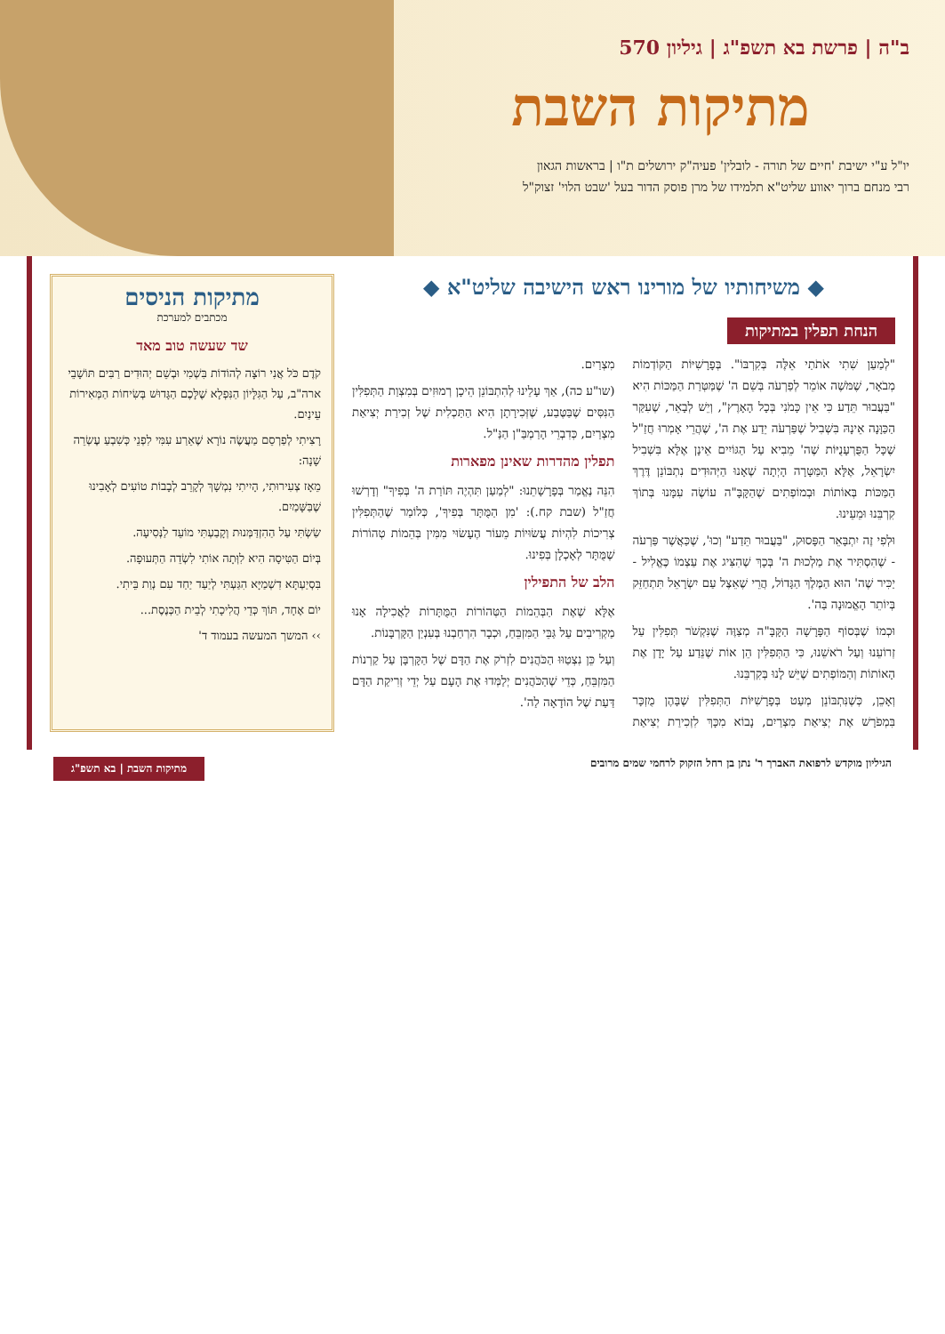ב"ה | פרשת בא תשפ"ג | גיליון 570
מתיקות השבת
יו"ל ע"י ישיבת 'חיים של תורה - לובלין' פעיה"ק ירושלים ת"ו | בראשות הגאון
רבי מנחם ברוך יאווע שליט"א תלמידו של מרן פוסק הדור בעל 'שבט הלוי' זצוק"ל
◆ משיחותיו של מורינו ראש הישיבה שליט"א ◆
הנחת תפלין במתיקות
"לְמַעַן שִׁתִי אֹתֹתַי אֵלֶּה בְּקִרְבּוֹ". בְּפָרָשִׁיּוֹת הַקּוֹדְמוֹת מְבֹאָר, שֶׁמֹּשֶׁה אוֹמֵר לְפַרְעֹה בְּשֵׁם ה' שֶׁמַּטְּרַת הַמַּכּוֹת הִיא "בַּעֲבוּר תֵּדַע כִּי אֵין כָּמֹנִי בְּכָל הָאָרֶץ", וְיֵשׁ לְבָאֵר, שֶׁעִקַּר הַכַּוָּנָה אֵינָהּ בִּשְׁבִיל שֶׁפַּרְעֹה יֵדַע אֶת ה', שֶׁהֲרֵי אָמְרוּ חֲזַ"ל שֶׁכָּל הַפֻּרְעָנֻיּוֹת שֶׁה' מֵבִיא עַל הַגּוֹיִים אֵינָן אֶלָּא בִּשְׁבִיל יִשְׂרָאֵל, אֶלָּא הַמַּטָּרָה הָיְתָה שֶׁאָנוּ הַיְּהוּדִים נִתְבּוֹנֵן דֶּרֶךְ הַמַּכּוֹת בְּאוֹתוֹת וּבְמוֹפְתִים שֶׁהַקָּבָּ"ה עוֹשֶׂה עִמָּנוּ בְּתוֹךְ קִרְבֵּנוּ וּמֵעֵינוּ.
וּלְפִי זֶה יִתְבָּאֵר הַפָּסוּק, "בַּעֲבוּר תֵּדַע" וְכוּ', שֶׁכַּאֲשֶׁר פַּרְעֹה - שֶׁהִסְתִּיר אֶת מַלְכוּת ה' בְּכָךְ שֶׁהִצִּיג אֶת עַצְמוֹ כֶּאֱלִיל - יַכִּיר שֶׁה' הוּא הַמֶּלֶךְ הַגָּדוֹל, הֲרֵי שֶׁאֵצֶל עַם יִשְׂרָאֵל תִּתְחַזֵּק בְּיוֹתֵר הָאֱמוּנָה בַּה'.
וּכְמוֹ שֶׁבְּסוֹף הַפָּרָשָׁה הַקָּבָּ"ה מְצַוֶּה שֶׁנִּקְשֹׁר תְּפִלִּין עַל זְרוֹעֵנוּ וְעַל רֹאשֵׁנוּ, כִּי הַתְּפִלִּין הֵן אוֹת שֶׁנֵּדַע עַל יָדָן אֶת הָאוֹתוֹת וְהַמּוֹפְתִים שֶׁיֵּשׁ לָנוּ בְּקִרְבֵּנוּ.
וְאָכֵן, כְּשֶׁנִּתְבּוֹנֵן מְעַט בְּפָרָשִׁיּוֹת הַתְּפִלִּין שֶׁבָּהֶן מֻזְכָּר בִּמְפֹרָשׁ אֶת יְצִיאַת מִצְרַיִם, נָבוֹא מִכָּךְ לִזְכִירַת יְצִיאַת מִצְרַיִם.
(שו"ע כה), אַךְ עָלֵינוּ לְהִתְבּוֹנֵן הֵיכָן רְמוּזִים בְּמִצְוַת הַתְּפִלִּין הַנִּסִּים שֶׁבַּטֶּבַע, שֶׁזְּכִירָתָן הִיא הַתַּכְלִית שֶׁל זְכִירַת יְצִיאַת מִצְרַיִם, כְּדִבְרֵי הָרַמְבַּ"ן הַנַּ"ל.
תפלין מהדרות שאינן מפארות
הִנֵּה נֶאֱמַר בְּפָרָשָׁתֵנוּ: "לְמַעַן תִּהְיֶה תּוֹרַת ה' בְּפִיךָ" וְדָרְשׁוּ חֲזַ"ל (שבת קח.): 'מִן הַמֻּתָּר בְּפִיךָ', כְּלוֹמַר שֶׁהַתְּפִלִּין צְרִיכוֹת לִהְיוֹת עֲשׂוּיוֹת מֵעוֹר הֶעָשׂוּי מִמִּין בְּהֵמוֹת טְהוֹרוֹת שֶׁמֻּתָּר לְאָכְלָן בְּפִינוּ.
הלב של התפילין
אֶלָּא שֶׁאֶת הַבְּהֵמוֹת הַטְּהוֹרוֹת הַמֻּתָּרוֹת לַאֲכִילָה אָנוּ מַקְרִיבִים עַל גַּבֵּי הַמִּזְבֵּחַ, וּכְבָר הִרְחַבְנוּ בְּעִנְיַן הַקָּרְבָּנוֹת.
וְעַל כֵּן נִצְטַוּוּ הַכֹּהֲנִים לִזְרֹק אֶת הַדָּם שֶׁל הַקָּרְבָּן עַל קַרְנוֹת הַמִּזְבֵּחַ, כְּדֵי שֶׁהַכֹּהֲנִים יְלַמְּדוּ אֶת הָעָם עַל יְדֵי זְרִיקַת הַדָּם דַּעַת שֶׁל הוֹדָאָה לַה'.
מתיקות הניסים
מכתבים למערכת
שד שעשה טוב מאד
קֹדֶם כֹּל אֲנִי רוֹצָה לְהוֹדוֹת בִּשְׁמִי וּבְשֵׁם יְהוּדִים רַבִּים תּוֹשָׁבֵי ארה"ב, עַל הַגִּלָּיוֹן הַנִּפְלָא שֶׁלָּכֶם הַגָּדוּשׁ בְּשִׂיחוֹת הַמְּאִירוֹת עֵינַיִם.
רָצִיתִי לְפַרְסֵם מַעֲשֶׂה נוֹרָא שֶׁאֵרַע עִמִּי לִפְנֵי כְּשִׁבְעַ עֶשְׂרֵה שָׁנָה:
מֵאָז צְעִירוּתִי, הָיִיתִי נִמְשָׁךְ לְקָרֵב לְבָבוֹת טוֹעִים לְאָבִינוּ שֶׁבַּשָּׁמַיִם.
שַׂשְׂתִּי עַל הַהִזְדַּמְּנוּת וְקָבַעְתִּי מוֹעֵד לַנְּסִיעָה.
בְּיוֹם הַטִּיסָה הִיא לִוְּתָה אוֹתִי לִשְׂדֵה הַתְּעוּפָה.
בִּסְיַעְתָּא דִשְׁמַיָּא הִגַּעְתִּי לְיַעַד יַחַד עִם נְוַת בֵּיתִי.
יוֹם אֶחָד, תּוֹךְ כְּדֵי הֲלִיכָתִי לְבֵית הַכְּנֶסֶת...
›› המשך המעשה בעמוד ד'
הגיליון מוקדש לרפואת האברך ר' נתן בן רחל הזקוק לרחמי שמים מרובים מתיקות השבת | בא תשפ"ג